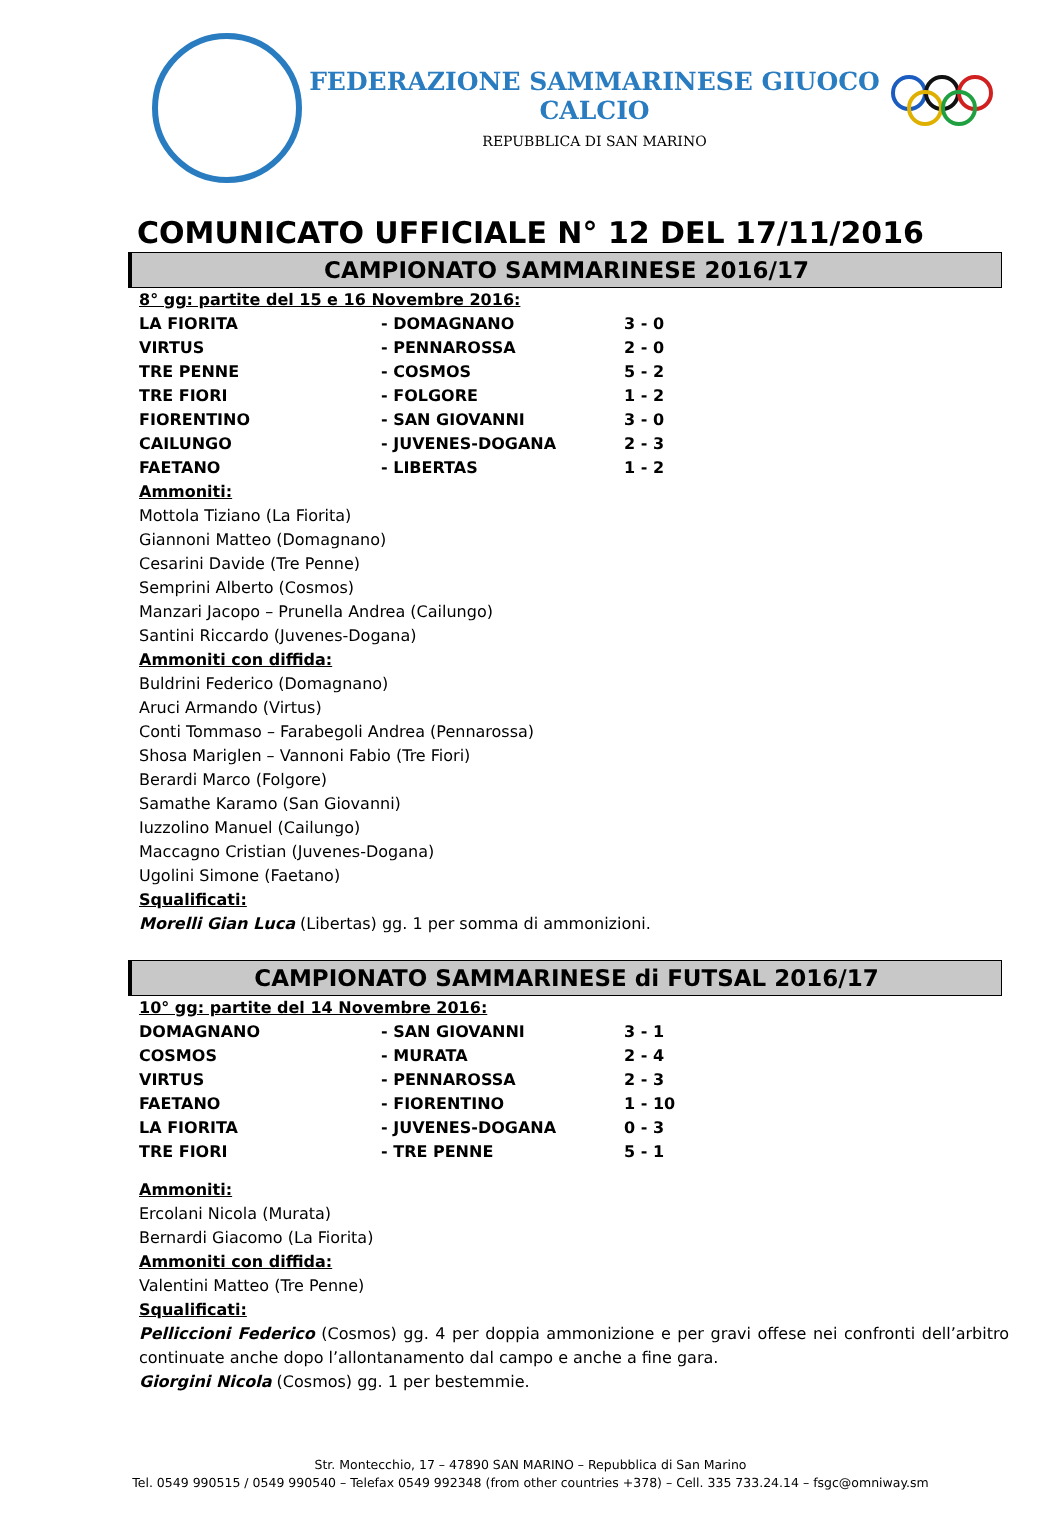FEDERAZIONE SAMMARINESE GIUOCO CALCIO
REPUBBLICA DI SAN MARINO
COMUNICATO UFFICIALE N° 12 DEL 17/11/2016
CAMPIONATO SAMMARINESE 2016/17
8° gg: partite del 15 e 16 Novembre 2016:
| LA FIORITA | - DOMAGNANO | 3 - 0 |
| VIRTUS | - PENNAROSSA | 2 - 0 |
| TRE PENNE | - COSMOS | 5 - 2 |
| TRE FIORI | - FOLGORE | 1 - 2 |
| FIORENTINO | - SAN GIOVANNI | 3 - 0 |
| CAILUNGO | - JUVENES-DOGANA | 2 - 3 |
| FAETANO | - LIBERTAS | 1 - 2 |
Ammoniti:
Mottola Tiziano (La Fiorita)
Giannoni Matteo (Domagnano)
Cesarini Davide (Tre Penne)
Semprini Alberto (Cosmos)
Manzari Jacopo – Prunella Andrea (Cailungo)
Santini Riccardo (Juvenes-Dogana)
Ammoniti con diffida:
Buldrini Federico (Domagnano)
Aruci Armando (Virtus)
Conti Tommaso – Farabegoli Andrea (Pennarossa)
Shosa Mariglen – Vannoni Fabio (Tre Fiori)
Berardi Marco (Folgore)
Samathe Karamo (San Giovanni)
Iuzzolino Manuel (Cailungo)
Maccagno Cristian (Juvenes-Dogana)
Ugolini Simone (Faetano)
Squalificati:
Morelli Gian Luca (Libertas) gg. 1 per somma di ammonizioni.
CAMPIONATO SAMMARINESE di FUTSAL 2016/17
10° gg: partite del 14 Novembre 2016:
| DOMAGNANO | - SAN GIOVANNI | 3 - 1 |
| COSMOS | - MURATA | 2 - 4 |
| VIRTUS | - PENNAROSSA | 2 - 3 |
| FAETANO | - FIORENTINO | 1 - 10 |
| LA FIORITA | - JUVENES-DOGANA | 0 - 3 |
| TRE FIORI | - TRE PENNE | 5 - 1 |
Ammoniti:
Ercolani Nicola (Murata)
Bernardi Giacomo (La Fiorita)
Ammoniti con diffida:
Valentini Matteo (Tre Penne)
Squalificati:
Pelliccioni Federico (Cosmos) gg. 4 per doppia ammonizione e per gravi offese nei confronti dell’arbitro continuate anche dopo l’allontanamento dal campo e anche a fine gara.
Giorgini Nicola (Cosmos) gg. 1 per bestemmie.
Str. Montecchio, 17 – 47890 SAN MARINO – Repubblica di San Marino
Tel. 0549 990515 / 0549 990540 – Telefax 0549 992348 (from other countries +378) – Cell. 335 733.24.14 – fsgc@omniway.sm